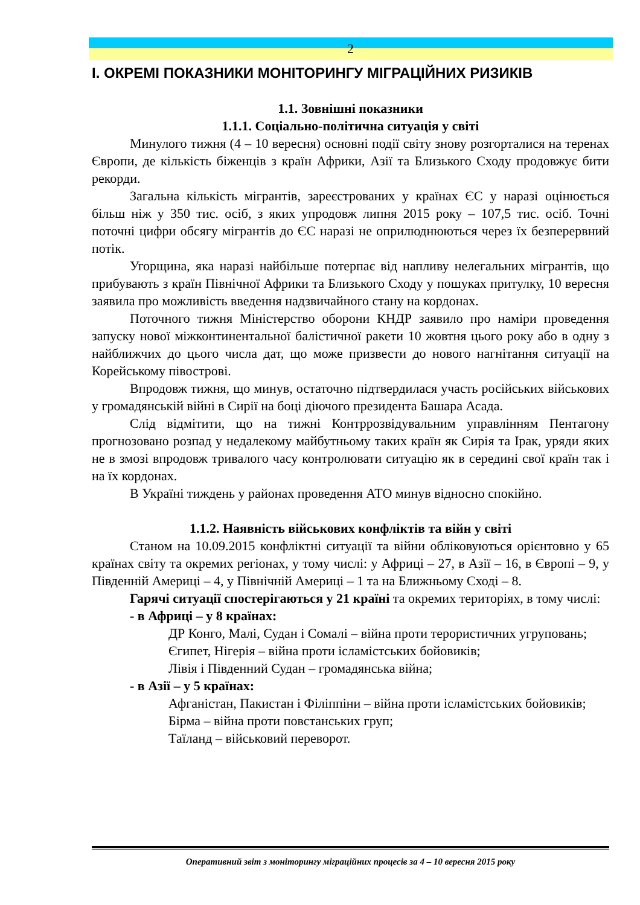2
І. ОКРЕМІ ПОКАЗНИКИ МОНІТОРИНГУ МІГРАЦІЙНИХ РИЗИКІВ
1.1. Зовнішні показники
1.1.1. Соціально-політична ситуація у світі
Минулого тижня (4 – 10 вересня) основні події світу знову розгорталися на теренах Європи, де кількість біженців з країн Африки, Азії та Близького Сходу продовжує бити рекорди.
Загальна кількість мігрантів, зареєстрованих у країнах ЄС у наразі оцінюється більш ніж у 350 тис. осіб, з яких упродовж липня 2015 року – 107,5 тис. осіб. Точні поточні цифри обсягу мігрантів до ЄС наразі не оприлюднюються через їх безперервний потік.
Угорщина, яка наразі найбільше потерпає від напливу нелегальних мігрантів, що прибувають з країн Північної Африки та Близького Сходу у пошуках притулку, 10 вересня заявила про можливість введення надзвичайного стану на кордонах.
Поточного тижня Міністерство оборони КНДР заявило про наміри проведення запуску нової міжконтинентальної балістичної ракети 10 жовтня цього року або в одну з найближчих до цього числа дат, що може призвести до нового нагнітання ситуації на Корейському півострові.
Впродовж тижня, що минув, остаточно підтвердилася участь російських військових у громадянській війні в Сирії на боці діючого президента Башара Асада.
Слід відмітити, що на тижні Контррозвідувальним управлінням Пентагону прогнозовано розпад у недалекому майбутньому таких країн як Сирія та Ірак, уряди яких не в змозі впродовж тривалого часу контролювати ситуацію як в середині свої країн так і на їх кордонах.
В Україні тиждень у районах проведення АТО минув відносно спокійно.
1.1.2. Наявність військових конфліктів та війн у світі
Станом на 10.09.2015 конфліктні ситуації та війни обліковуються орієнтовно у 65 країнах світу та окремих регіонах, у тому числі: у Африці – 27, в Азії – 16, в Європі – 9, у Південній Америці – 4, у Північній Америці – 1 та на Ближньому Сході – 8.
Гарячі ситуації спостерігаються у 21 країні та окремих територіях, в тому числі:
- в Африці – у 8 країнах:
ДР Конго, Малі, Судан і Сомалі – війна проти терористичних угруповань;
Єгипет, Нігерія – війна проти ісламістських бойовиків;
Лівія і Південний Судан – громадянська війна;
- в Азії – у 5 країнах:
Афганістан, Пакистан і Філіппіни – війна проти ісламістських бойовиків;
Бірма – війна проти повстанських груп;
Таїланд – військовий переворот.
Оперативний звіт з моніторингу міграційних процесів за 4 – 10 вересня 2015 року